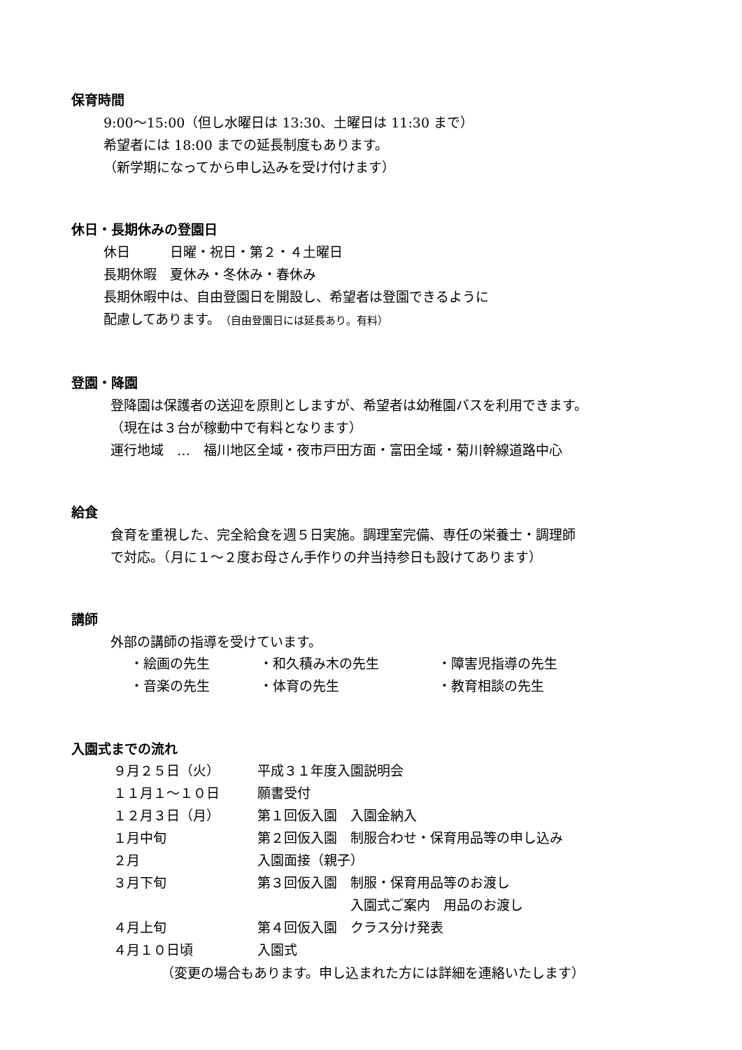保育時間
9:00～15:00（但し水曜日は 13:30、土曜日は 11:30 まで）
希望者には 18:00 までの延長制度もあります。
（新学期になってから申し込みを受け付けます）
休日・長期休みの登園日
休日　　　日曜・祝日・第２・４土曜日
長期休暇　夏休み・冬休み・春休み
長期休暇中は、自由登園日を開設し、希望者は登園できるように
配慮してあります。（自由登園日には延長あり。有料）
登園・降園
登降園は保護者の送迎を原則としますが、希望者は幼稚園バスを利用できます。
（現在は３台が稼動中で有料となります）
運行地域　…　福川地区全域・夜市戸田方面・富田全域・菊川幹線道路中心
給食
食育を重視した、完全給食を週５日実施。調理室完備、専任の栄養士・調理師
で対応。（月に１～２度お母さん手作りの弁当持参日も設けてあります）
講師
外部の講師の指導を受けています。
| ・絵画の先生 | ・和久積み木の先生 | ・障害児指導の先生 |
| ・音楽の先生 | ・体育の先生 | ・教育相談の先生 |
入園式までの流れ
| ９月２５日（火） | 平成３１年度入園説明会 |
| １１月１～１０日 | 願書受付 |
| １２月３日（月） | 第１回仮入園 入園金納入 |
| １月中旬 | 第２回仮入園 制服合わせ・保育用品等の申し込み |
| ２月 | 入園面接（親子） |
| ３月下旬 | 第３回仮入園 制服・保育用品等のお渡し |
| | 入園式ご案内 用品のお渡し |
| ４月上旬 | 第４回仮入園 クラス分け発表 |
| ４月１０日頃 | 入園式 |
（変更の場合もあります。申し込まれた方には詳細を連絡いたします）